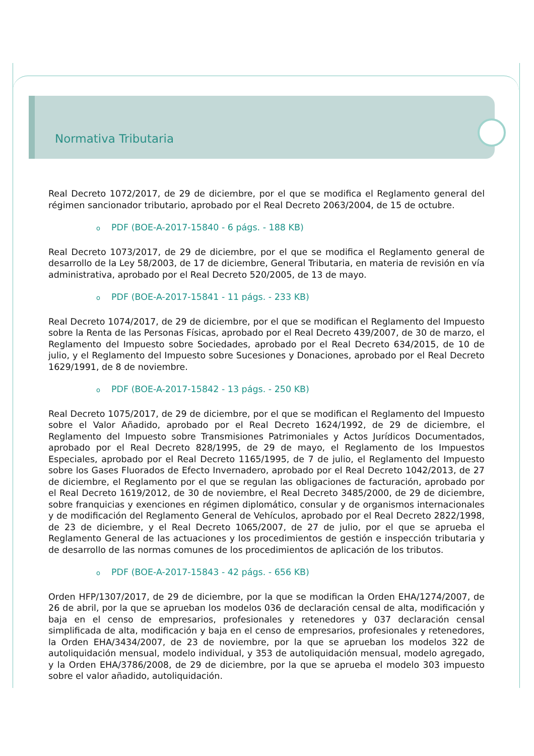Normativa Tributaria
Real Decreto 1072/2017, de 29 de diciembre, por el que se modifica el Reglamento general del régimen sancionador tributario, aprobado por el Real Decreto 2063/2004, de 15 de octubre.
o PDF (BOE-A-2017-15840 - 6 págs. - 188 KB)
Real Decreto 1073/2017, de 29 de diciembre, por el que se modifica el Reglamento general de desarrollo de la Ley 58/2003, de 17 de diciembre, General Tributaria, en materia de revisión en vía administrativa, aprobado por el Real Decreto 520/2005, de 13 de mayo.
o PDF (BOE-A-2017-15841 - 11 págs. - 233 KB)
Real Decreto 1074/2017, de 29 de diciembre, por el que se modifican el Reglamento del Impuesto sobre la Renta de las Personas Físicas, aprobado por el Real Decreto 439/2007, de 30 de marzo, el Reglamento del Impuesto sobre Sociedades, aprobado por el Real Decreto 634/2015, de 10 de julio, y el Reglamento del Impuesto sobre Sucesiones y Donaciones, aprobado por el Real Decreto 1629/1991, de 8 de noviembre.
o PDF (BOE-A-2017-15842 - 13 págs. - 250 KB)
Real Decreto 1075/2017, de 29 de diciembre, por el que se modifican el Reglamento del Impuesto sobre el Valor Añadido, aprobado por el Real Decreto 1624/1992, de 29 de diciembre, el Reglamento del Impuesto sobre Transmisiones Patrimoniales y Actos Jurídicos Documentados, aprobado por el Real Decreto 828/1995, de 29 de mayo, el Reglamento de los Impuestos Especiales, aprobado por el Real Decreto 1165/1995, de 7 de julio, el Reglamento del Impuesto sobre los Gases Fluorados de Efecto Invernadero, aprobado por el Real Decreto 1042/2013, de 27 de diciembre, el Reglamento por el que se regulan las obligaciones de facturación, aprobado por el Real Decreto 1619/2012, de 30 de noviembre, el Real Decreto 3485/2000, de 29 de diciembre, sobre franquicias y exenciones en régimen diplomático, consular y de organismos internacionales y de modificación del Reglamento General de Vehículos, aprobado por el Real Decreto 2822/1998, de 23 de diciembre, y el Real Decreto 1065/2007, de 27 de julio, por el que se aprueba el Reglamento General de las actuaciones y los procedimientos de gestión e inspección tributaria y de desarrollo de las normas comunes de los procedimientos de aplicación de los tributos.
o PDF (BOE-A-2017-15843 - 42 págs. - 656 KB)
Orden HFP/1307/2017, de 29 de diciembre, por la que se modifican la Orden EHA/1274/2007, de 26 de abril, por la que se aprueban los modelos 036 de declaración censal de alta, modificación y baja en el censo de empresarios, profesionales y retenedores y 037 declaración censal simplificada de alta, modificación y baja en el censo de empresarios, profesionales y retenedores, la Orden EHA/3434/2007, de 23 de noviembre, por la que se aprueban los modelos 322 de autoliquidación mensual, modelo individual, y 353 de autoliquidación mensual, modelo agregado, y la Orden EHA/3786/2008, de 29 de diciembre, por la que se aprueba el modelo 303 impuesto sobre el valor añadido, autoliquidación.